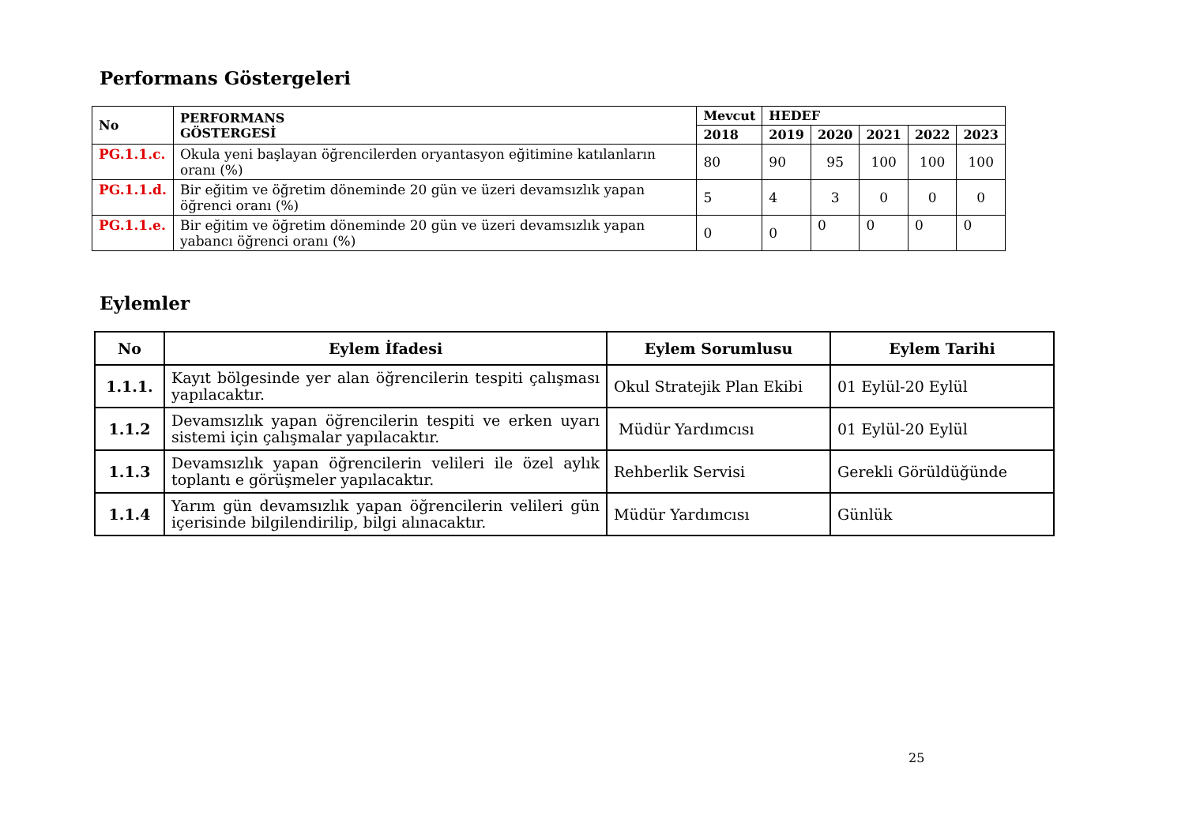Performans Göstergeleri
| No | PERFORMANS GÖSTERGESİ | Mevcut | HEDEF | | | | |
| --- | --- | --- | --- | --- | --- | --- | --- |
| | | 2018 | 2019 | 2020 | 2021 | 2022 | 2023 |
| PG.1.1.c. | Okula yeni başlayan öğrencilerden oryantasyon eğitimine katılanların oranı (%) | 80 | 90 | 95 | 100 | 100 | 100 |
| PG.1.1.d. | Bir eğitim ve öğretim döneminde 20 gün ve üzeri devamsızlık yapan öğrenci oranı (%) | 5 | 4 | 3 | 0 | 0 | 0 |
| PG.1.1.e. | Bir eğitim ve öğretim döneminde 20 gün ve üzeri devamsızlık yapan yabancı öğrenci oranı (%) | 0 | 0 | 0 | 0 | 0 | 0 |
Eylemler
| No | Eylem İfadesi | Eylem Sorumlusu | Eylem Tarihi |
| --- | --- | --- | --- |
| 1.1.1. | Kayıt bölgesinde yer alan öğrencilerin tespiti çalışması yapılacaktır. | Okul Stratejik Plan Ekibi | 01 Eylül-20 Eylül |
| 1.1.2 | Devamsızlık yapan öğrencilerin tespiti ve erken uyarı sistemi için çalışmalar yapılacaktır. | Müdür Yardımcısı | 01 Eylül-20 Eylül |
| 1.1.3 | Devamsızlık yapan öğrencilerin velileri ile özel aylık toplantı e görüşmeler yapılacaktır. | Rehberlik Servisi | Gerekli Görüldüğünde |
| 1.1.4 | Yarım gün devamsızlık yapan öğrencilerin velileri gün içerisinde bilgilendirilip, bilgi alınacaktır. | Müdür Yardımcısı | Günlük |
25